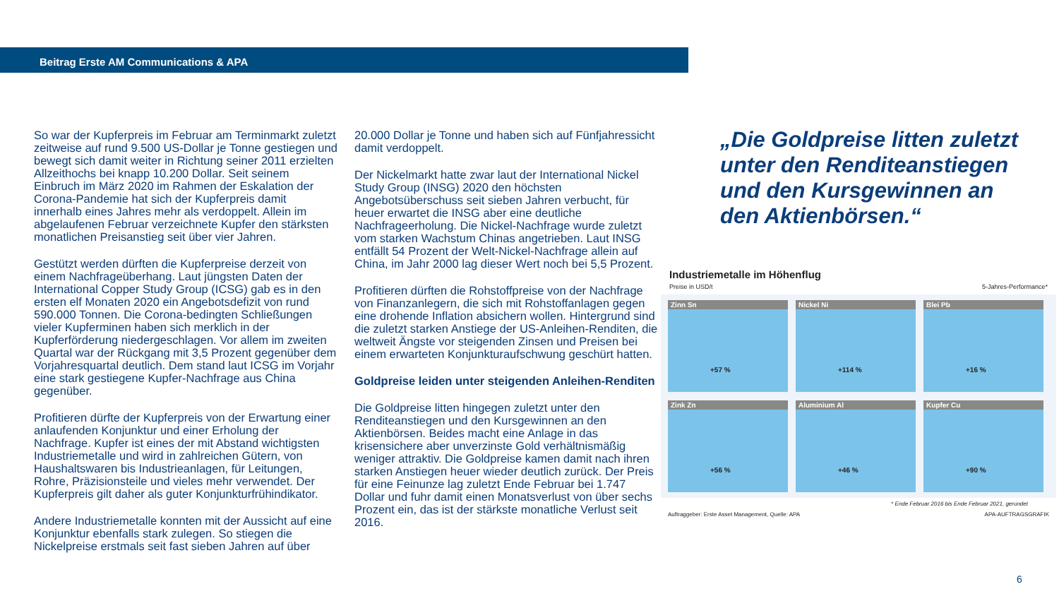Beitrag Erste AM Communications & APA
So war der Kupferpreis im Februar am Terminmarkt zuletzt zeitweise auf rund 9.500 US-Dollar je Tonne gestiegen und bewegt sich damit weiter in Richtung seiner 2011 erzielten Allzeithochs bei knapp 10.200 Dollar. Seit seinem Einbruch im März 2020 im Rahmen der Eskalation der Corona-Pandemie hat sich der Kupferpreis damit innerhalb eines Jahres mehr als verdoppelt. Allein im abgelaufenen Februar verzeichnete Kupfer den stärksten monatlichen Preisanstieg seit über vier Jahren.
Gestützt werden dürften die Kupferpreise derzeit von einem Nachfrageüberhang. Laut jüngsten Daten der International Copper Study Group (ICSG) gab es in den ersten elf Monaten 2020 ein Angebotsdefizit von rund 590.000 Tonnen. Die Corona-bedingten Schließungen vieler Kupferminen haben sich merklich in der Kupferförderung niedergeschlagen. Vor allem im zweiten Quartal war der Rückgang mit 3,5 Prozent gegenüber dem Vorjahresquartal deutlich. Dem stand laut ICSG im Vorjahr eine stark gestiegene Kupfer-Nachfrage aus China gegenüber.
Profitieren dürfte der Kupferpreis von der Erwartung einer anlaufenden Konjunktur und einer Erholung der Nachfrage. Kupfer ist eines der mit Abstand wichtigsten Industriemetalle und wird in zahlreichen Gütern, von Haushaltswaren bis Industrieanlagen, für Leitungen, Rohre, Präzisionsteile und vieles mehr verwendet. Der Kupferpreis gilt daher als guter Konjunkturfrühindikator.
Andere Industriemetalle konnten mit der Aussicht auf eine Konjunktur ebenfalls stark zulegen. So stiegen die Nickelpreise erstmals seit fast sieben Jahren auf über
20.000 Dollar je Tonne und haben sich auf Fünfjahressicht damit verdoppelt.
Der Nickelmarkt hatte zwar laut der International Nickel Study Group (INSG) 2020 den höchsten Angebotsüberschuss seit sieben Jahren verbucht, für heuer erwartet die INSG aber eine deutliche Nachfrageerholung. Die Nickel-Nachfrage wurde zuletzt vom starken Wachstum Chinas angetrieben. Laut INSG entfällt 54 Prozent der Welt-Nickel-Nachfrage allein auf China, im Jahr 2000 lag dieser Wert noch bei 5,5 Prozent.
Profitieren dürften die Rohstoffpreise von der Nachfrage von Finanzanlegern, die sich mit Rohstoffanlagen gegen eine drohende Inflation absichern wollen. Hintergrund sind die zuletzt starken Anstiege der US-Anleihen-Renditen, die weltweit Ängste vor steigenden Zinsen und Preisen bei einem erwarteten Konjunkturaufschwung geschürt hatten.
Goldpreise leiden unter steigenden Anleihen-Renditen
Die Goldpreise litten hingegen zuletzt unter den Renditeanstiegen und den Kursgewinnen an den Aktienbörsen. Beides macht eine Anlage in das krisensichere aber unverzinste Gold verhältnismäßig weniger attraktiv. Die Goldpreise kamen damit nach ihren starken Anstiegen heuer wieder deutlich zurück. Der Preis für eine Feinunze lag zuletzt Ende Februar bei 1.747 Dollar und fuhr damit einen Monatsverlust von über sechs Prozent ein, das ist der stärkste monatliche Verlust seit 2016.
„Die Goldpreise litten zuletzt unter den Renditeanstiegen und den Kursgewinnen an den Aktienbörsen.“
Industriemetalle im Höhenflug
Preise in USD/t 5-Jahres-Performance*
Zinn Sn
+57 %
Nickel Ni
+114 %
Blei Pb
+16 %
Zink Zn
+56 %
Aluminium Al
+46 %
Kupfer Cu
+90 %
* Ende Februar 2016 bis Ende Februar 2021, gerundet
Auftraggeber: Erste Asset Management, Quelle: APA APA-AUFTRAGSGRAFIK
6